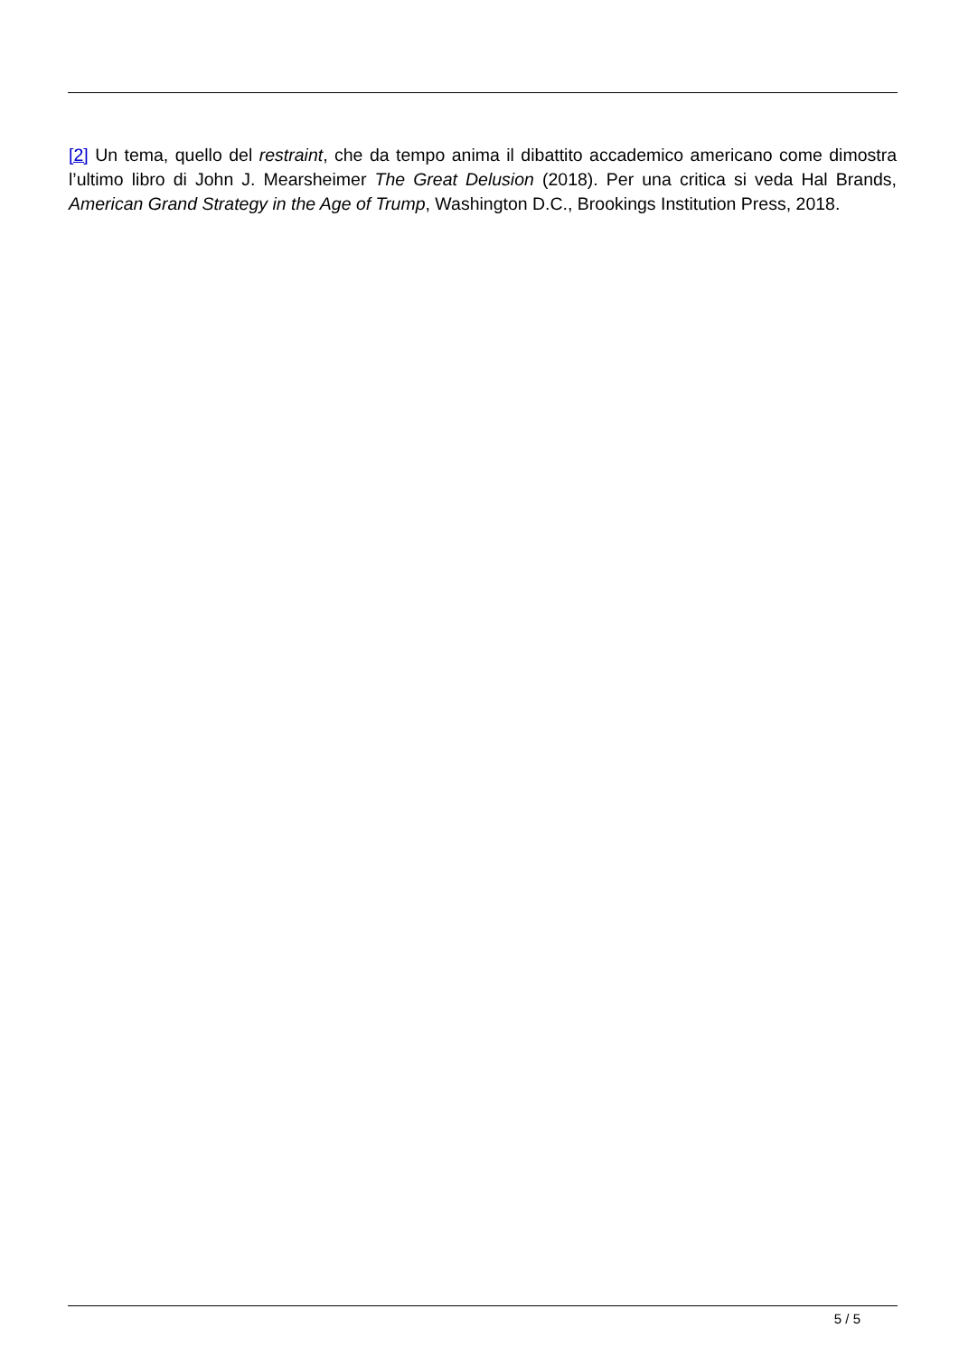[2] Un tema, quello del restraint, che da tempo anima il dibattito accademico americano come dimostra l’ultimo libro di John J. Mearsheimer The Great Delusion (2018). Per una critica si veda Hal Brands, American Grand Strategy in the Age of Trump, Washington D.C., Brookings Institution Press, 2018.
5 / 5